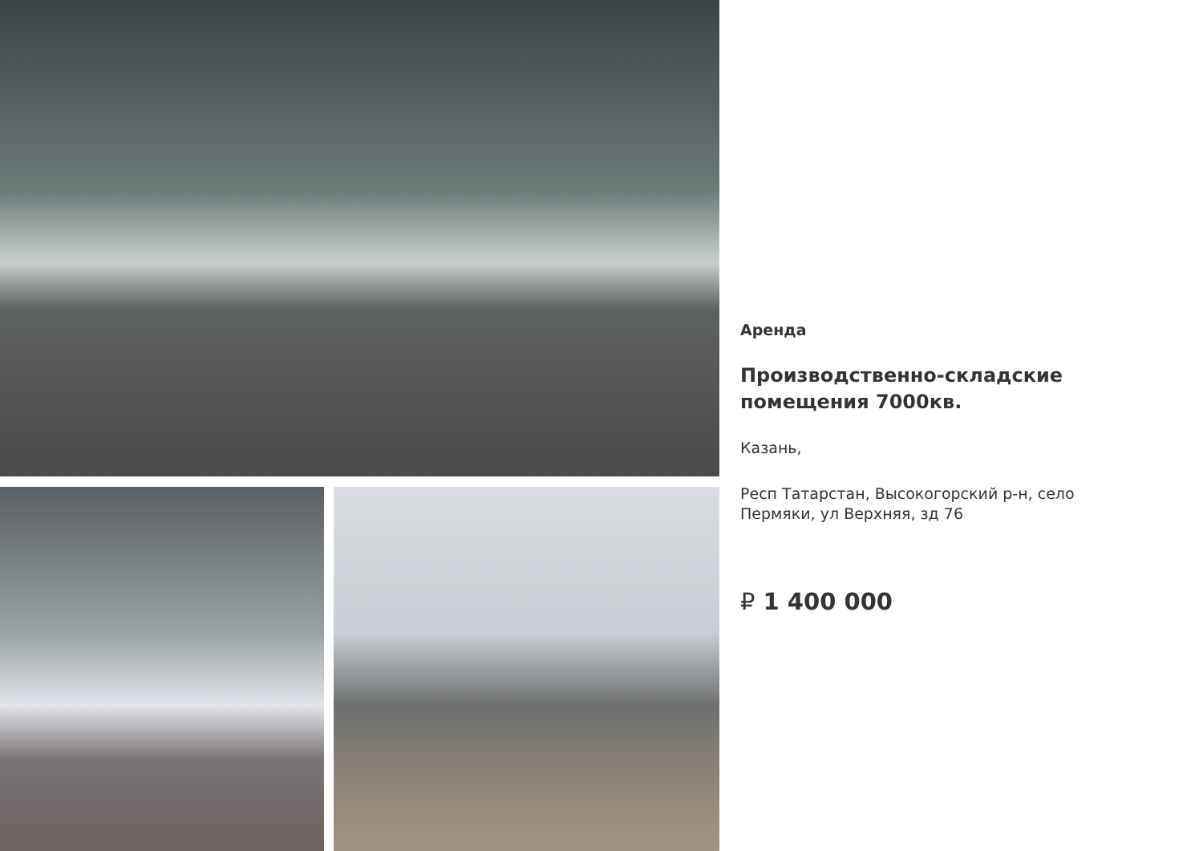Аренда
Производственно-складские
помещения 7000кв.
Казань,
Респ Татарстан, Высокогорский р-н, село
Пермяки, ул Верхняя, зд 76
₽ 1 400 000